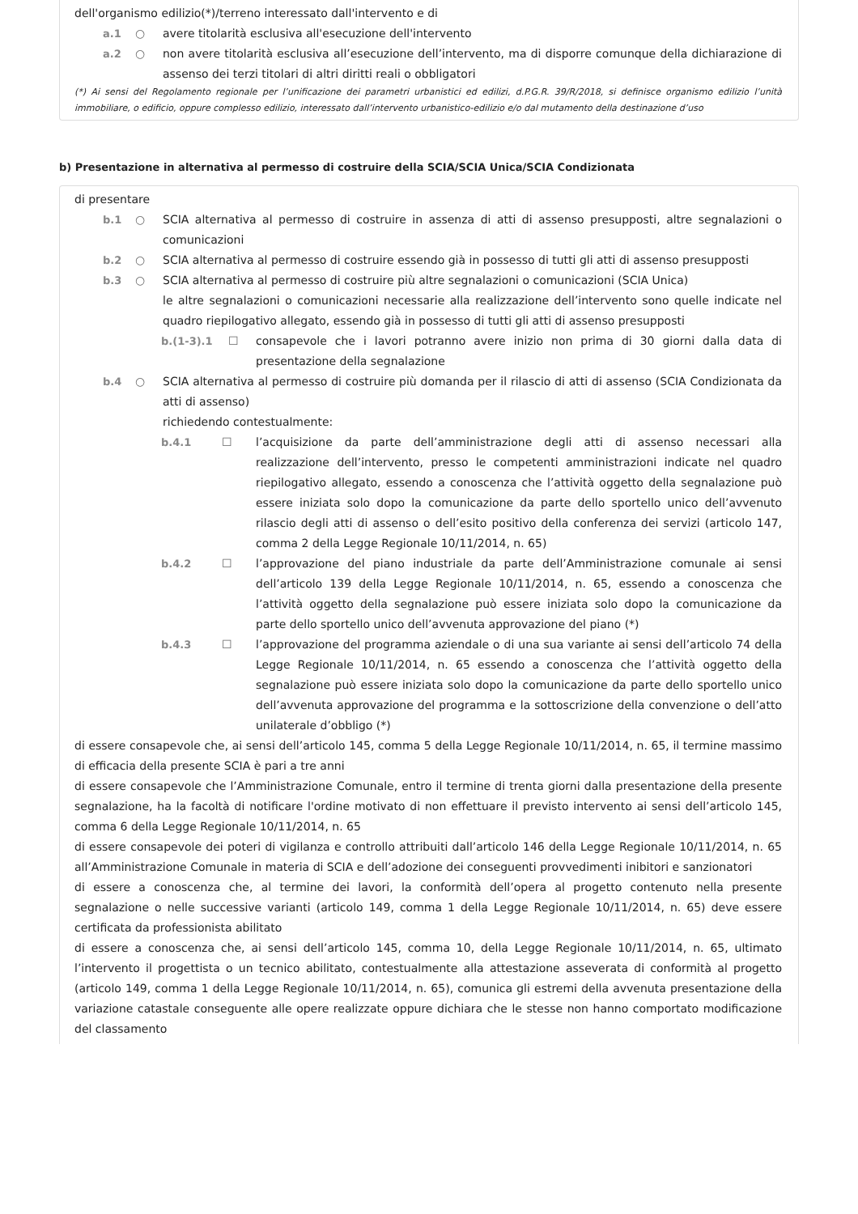dell'organismo edilizio(*)/terreno interessato dall'intervento e di
a.1 ○ avere titolarità esclusiva all'esecuzione dell'intervento
a.2 ○ non avere titolarità esclusiva all’esecuzione dell’intervento, ma di disporre comunque della dichiarazione di assenso dei terzi titolari di altri diritti reali o obbligatori
(*) Ai sensi del Regolamento regionale per l’unificazione dei parametri urbanistici ed edilizi, d.P.G.R. 39/R/2018, si definisce organismo edilizio l’unità immobiliare, o edificio, oppure complesso edilizio, interessato dall’intervento urbanistico-edilizio e/o dal mutamento della destinazione d’uso
b) Presentazione in alternativa al permesso di costruire della SCIA/SCIA Unica/SCIA Condizionata
di presentare
b.1 ○ SCIA alternativa al permesso di costruire in assenza di atti di assenso presupposti, altre segnalazioni o comunicazioni
b.2 ○ SCIA alternativa al permesso di costruire essendo già in possesso di tutti gli atti di assenso presupposti
b.3 ○ SCIA alternativa al permesso di costruire più altre segnalazioni o comunicazioni (SCIA Unica)
le altre segnalazioni o comunicazioni necessarie alla realizzazione dell’intervento sono quelle indicate nel quadro riepilogativo allegato, essendo già in possesso di tutti gli atti di assenso presupposti
b.(1-3).1 ☐ consapevole che i lavori potranno avere inizio non prima di 30 giorni dalla data di presentazione della segnalazione
b.4 ○ SCIA alternativa al permesso di costruire più domanda per il rilascio di atti di assenso (SCIA Condizionata da atti di assenso)
richiedendo contestualmente:
b.4.1 ☐ l’acquisizione da parte dell’amministrazione degli atti di assenso necessari alla realizzazione dell’intervento, presso le competenti amministrazioni indicate nel quadro riepilogativo allegato, essendo a conoscenza che l’attività oggetto della segnalazione può essere iniziata solo dopo la comunicazione da parte dello sportello unico dell’avvenuto rilascio degli atti di assenso o dell’esito positivo della conferenza dei servizi (articolo 147, comma 2 della Legge Regionale 10/11/2014, n. 65)
b.4.2 ☐ l’approvazione del piano industriale da parte dell’Amministrazione comunale ai sensi dell’articolo 139 della Legge Regionale 10/11/2014, n. 65, essendo a conoscenza che l’attività oggetto della segnalazione può essere iniziata solo dopo la comunicazione da parte dello sportello unico dell’avvenuta approvazione del piano (*)
b.4.3 ☐ l’approvazione del programma aziendale o di una sua variante ai sensi dell’articolo 74 della Legge Regionale 10/11/2014, n. 65 essendo a conoscenza che l’attività oggetto della segnalazione può essere iniziata solo dopo la comunicazione da parte dello sportello unico dell’avvenuta approvazione del programma e la sottoscrizione della convenzione o dell’atto unilaterale d’obbligo (*)
di essere consapevole che, ai sensi dell’articolo 145, comma 5 della Legge Regionale 10/11/2014, n. 65, il termine massimo di efficacia della presente SCIA è pari a tre anni
di essere consapevole che l’Amministrazione Comunale, entro il termine di trenta giorni dalla presentazione della presente segnalazione, ha la facoltà di notificare l'ordine motivato di non effettuare il previsto intervento ai sensi dell’articolo 145, comma 6 della Legge Regionale 10/11/2014, n. 65
di essere consapevole dei poteri di vigilanza e controllo attribuiti dall’articolo 146 della Legge Regionale 10/11/2014, n. 65 all’Amministrazione Comunale in materia di SCIA e dell’adozione dei conseguenti provvedimenti inibitori e sanzionatori
di essere a conoscenza che, al termine dei lavori, la conformità dell’opera al progetto contenuto nella presente segnalazione o nelle successive varianti (articolo 149, comma 1 della Legge Regionale 10/11/2014, n. 65) deve essere certificata da professionista abilitato
di essere a conoscenza che, ai sensi dell’articolo 145, comma 10, della Legge Regionale 10/11/2014, n. 65, ultimato l’intervento il progettista o un tecnico abilitato, contestualmente alla attestazione asseverata di conformità al progetto (articolo 149, comma 1 della Legge Regionale 10/11/2014, n. 65), comunica gli estremi della avvenuta presentazione della variazione catastale conseguente alle opere realizzate oppure dichiara che le stesse non hanno comportato modificazione del classamento